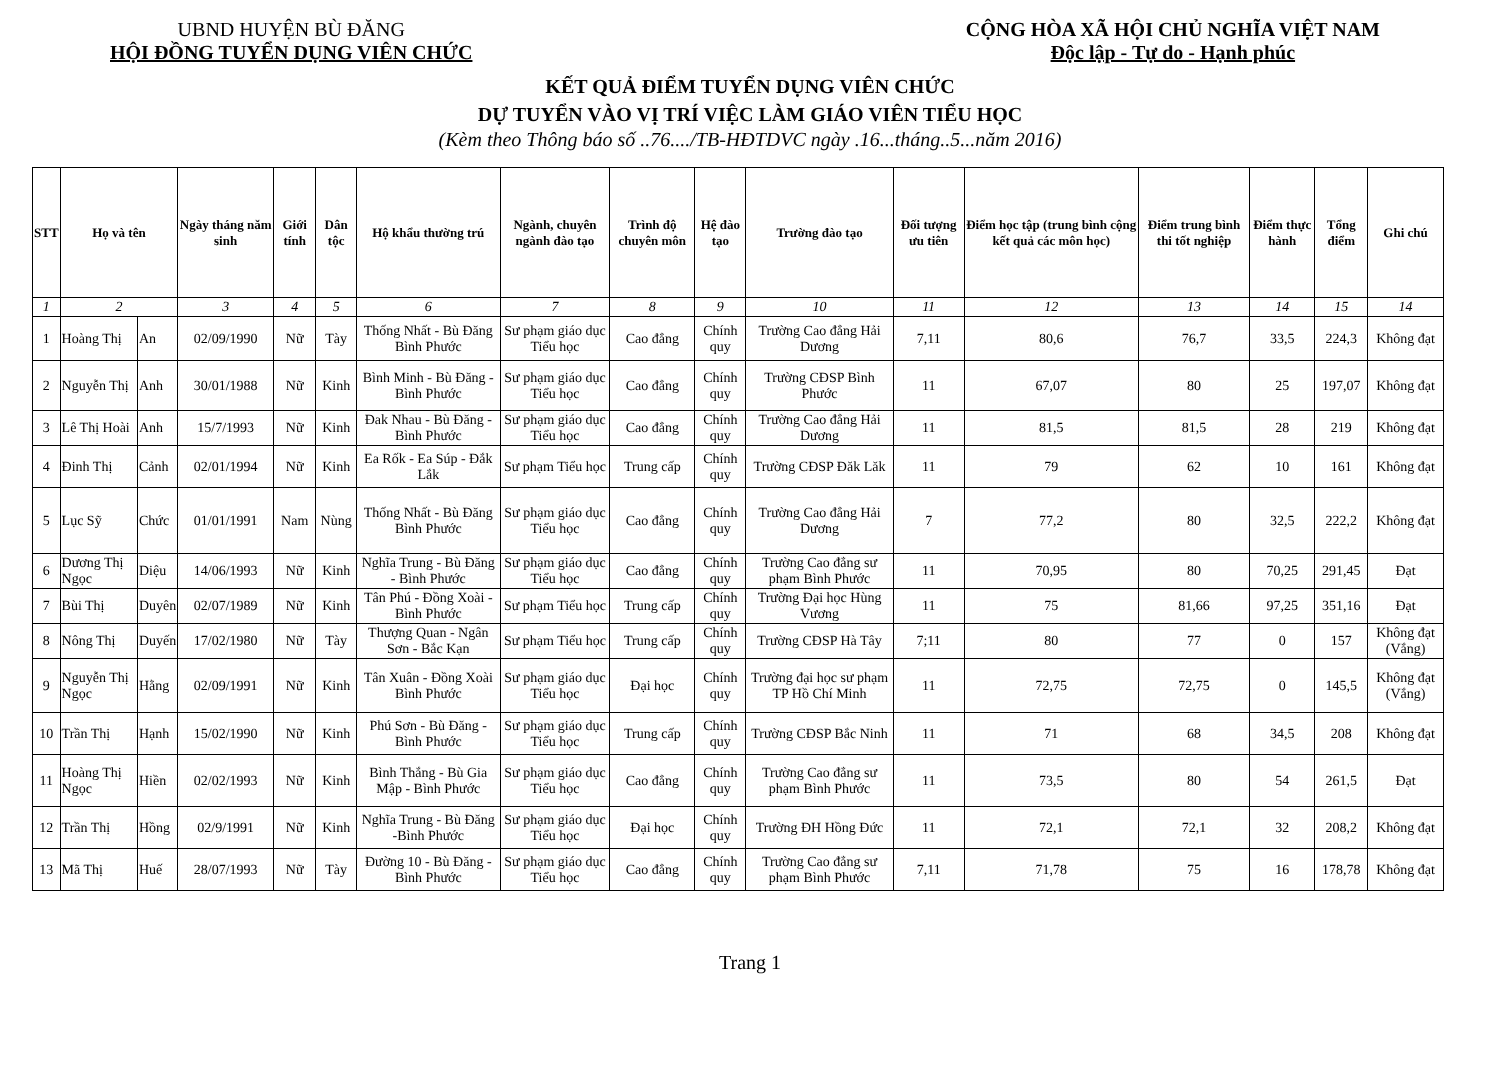UBND HUYỆN BÙ ĐĂNG
HỘI ĐỒNG TUYỂN DỤNG VIÊN CHỨC
CỘNG HÒA XÃ HỘI CHỦ NGHĨA VIỆT NAM
Độc lập - Tự do - Hạnh phúc
KẾT QUẢ ĐIỂM TUYỂN DỤNG VIÊN CHỨC
DỰ TUYỂN VÀO VỊ TRÍ VIỆC LÀM GIÁO VIÊN TIỂU HỌC
(Kèm theo Thông báo số ..76..../TB-HĐTDVC ngày .16...tháng..5...năm 2016)
| STT | Họ và tên | | Ngày tháng năm sinh | Giới tính | Dân tộc | Hộ khẩu thường trú | Ngành, chuyên ngành đào tạo | Trình độ chuyên môn | Hệ đào tạo | Trường đào tạo | Đối tượng ưu tiên | Điểm học tập (trung bình cộng kết quả các môn học) | Điểm trung bình thi tốt nghiệp | Điểm thực hành | Tổng điểm | Ghi chú |
| --- | --- | --- | --- | --- | --- | --- | --- | --- | --- | --- | --- | --- | --- | --- | --- | --- |
| 1 | 2 | | 3 | 4 | 5 | 6 | 7 | 8 | 9 | 10 | 11 | 12 | 13 | 14 | 15 | 14 |
| 1 | Hoàng Thị | An | 02/09/1990 | Nữ | Tày | Thống Nhất - Bù Đăng Bình Phước | Sư phạm giáo dục Tiểu học | Cao đẳng | Chính quy | Trường Cao đẳng Hải Dương | 7,11 | 80,6 | 76,7 | 33,5 | 224,3 | Không đạt |
| 2 | Nguyễn Thị | Anh | 30/01/1988 | Nữ | Kinh | Bình Minh - Bù Đăng - Bình Phước | Sư phạm giáo dục Tiểu học | Cao đẳng | Chính quy | Trường CĐSP Bình Phước | 11 | 67,07 | 80 | 25 | 197,07 | Không đạt |
| 3 | Lê Thị Hoài | Anh | 15/7/1993 | Nữ | Kinh | Đak Nhau - Bù Đăng - Bình Phước | Sư phạm giáo dục Tiểu học | Cao đẳng | Chính quy | Trường Cao đẳng Hải Dương | 11 | 81,5 | 81,5 | 28 | 219 | Không đạt |
| 4 | Đinh Thị | Cảnh | 02/01/1994 | Nữ | Kinh | Ea Rốk - Ea Súp - Đắk Lắk | Sư phạm Tiểu học | Trung cấp | Chính quy | Trường CĐSP Đăk Lăk | 11 | 79 | 62 | 10 | 161 | Không đạt |
| 5 | Lục Sỹ | Chức | 01/01/1991 | Nam | Nùng | Thống Nhất - Bù Đăng Bình Phước | Sư phạm giáo dục Tiểu học | Cao đẳng | Chính quy | Trường Cao đẳng Hải Dương | 7 | 77,2 | 80 | 32,5 | 222,2 | Không đạt |
| 6 | Dương Thị Ngọc | Diệu | 14/06/1993 | Nữ | Kinh | Nghĩa Trung - Bù Đăng - Bình Phước | Sư phạm giáo dục Tiểu học | Cao đẳng | Chính quy | Trường Cao đẳng sư phạm Bình Phước | 11 | 70,95 | 80 | 70,25 | 291,45 | Đạt |
| 7 | Bùi Thị | Duyên | 02/07/1989 | Nữ | Kinh | Tân Phú - Đồng Xoài - Bình Phước | Sư phạm Tiểu học | Trung cấp | Chính quy | Trường Đại học Hùng Vương | 11 | 75 | 81,66 | 97,25 | 351,16 | Đạt |
| 8 | Nông Thị | Duyến | 17/02/1980 | Nữ | Tày | Thượng Quan - Ngân Sơn - Bắc Kạn | Sư phạm Tiểu học | Trung cấp | Chính quy | Trường CĐSP Hà Tây | 7;11 | 80 | 77 | 0 | 157 | Không đạt (Vắng) |
| 9 | Nguyễn Thị Ngọc | Hằng | 02/09/1991 | Nữ | Kinh | Tân Xuân - Đồng Xoài Bình Phước | Sư phạm giáo dục Tiểu học | Đại học | Chính quy | Trường đại học sư phạm TP Hồ Chí Minh | 11 | 72,75 | 72,75 | 0 | 145,5 | Không đạt (Vắng) |
| 10 | Trần Thị | Hạnh | 15/02/1990 | Nữ | Kinh | Phú Sơn - Bù Đăng - Bình Phước | Sư phạm giáo dục Tiểu học | Trung cấp | Chính quy | Trường CĐSP Bắc Ninh | 11 | 71 | 68 | 34,5 | 208 | Không đạt |
| 11 | Hoàng Thị Ngọc | Hiền | 02/02/1993 | Nữ | Kinh | Bình Thắng - Bù Gia Mập - Bình Phước | Sư phạm giáo dục Tiểu học | Cao đẳng | Chính quy | Trường Cao đẳng sư phạm Bình Phước | 11 | 73,5 | 80 | 54 | 261,5 | Đạt |
| 12 | Trần Thị | Hồng | 02/9/1991 | Nữ | Kinh | Nghĩa Trung - Bù Đăng -Bình Phước | Sư phạm giáo dục Tiểu học | Đại học | Chính quy | Trường ĐH Hồng Đức | 11 | 72,1 | 72,1 | 32 | 208,2 | Không đạt |
| 13 | Mã Thị | Huế | 28/07/1993 | Nữ | Tày | Đường 10 - Bù Đăng - Bình Phước | Sư phạm giáo dục Tiểu học | Cao đẳng | Chính quy | Trường Cao đẳng sư phạm Bình Phước | 7,11 | 71,78 | 75 | 16 | 178,78 | Không đạt |
Trang 1